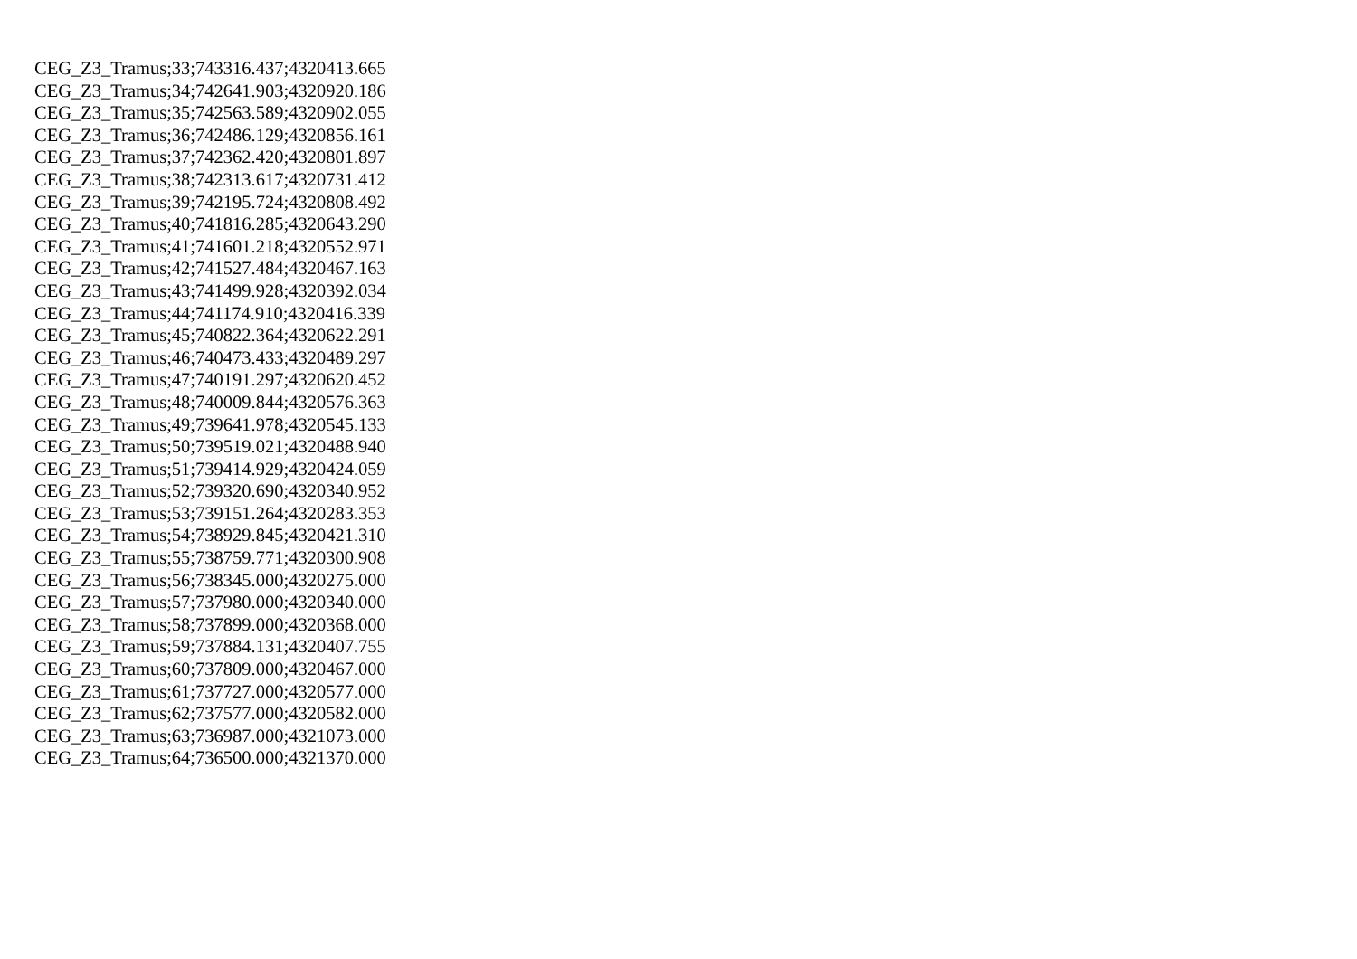CEG_Z3_Tramus;33;743316.437;4320413.665
CEG_Z3_Tramus;34;742641.903;4320920.186
CEG_Z3_Tramus;35;742563.589;4320902.055
CEG_Z3_Tramus;36;742486.129;4320856.161
CEG_Z3_Tramus;37;742362.420;4320801.897
CEG_Z3_Tramus;38;742313.617;4320731.412
CEG_Z3_Tramus;39;742195.724;4320808.492
CEG_Z3_Tramus;40;741816.285;4320643.290
CEG_Z3_Tramus;41;741601.218;4320552.971
CEG_Z3_Tramus;42;741527.484;4320467.163
CEG_Z3_Tramus;43;741499.928;4320392.034
CEG_Z3_Tramus;44;741174.910;4320416.339
CEG_Z3_Tramus;45;740822.364;4320622.291
CEG_Z3_Tramus;46;740473.433;4320489.297
CEG_Z3_Tramus;47;740191.297;4320620.452
CEG_Z3_Tramus;48;740009.844;4320576.363
CEG_Z3_Tramus;49;739641.978;4320545.133
CEG_Z3_Tramus;50;739519.021;4320488.940
CEG_Z3_Tramus;51;739414.929;4320424.059
CEG_Z3_Tramus;52;739320.690;4320340.952
CEG_Z3_Tramus;53;739151.264;4320283.353
CEG_Z3_Tramus;54;738929.845;4320421.310
CEG_Z3_Tramus;55;738759.771;4320300.908
CEG_Z3_Tramus;56;738345.000;4320275.000
CEG_Z3_Tramus;57;737980.000;4320340.000
CEG_Z3_Tramus;58;737899.000;4320368.000
CEG_Z3_Tramus;59;737884.131;4320407.755
CEG_Z3_Tramus;60;737809.000;4320467.000
CEG_Z3_Tramus;61;737727.000;4320577.000
CEG_Z3_Tramus;62;737577.000;4320582.000
CEG_Z3_Tramus;63;736987.000;4321073.000
CEG_Z3_Tramus;64;736500.000;4321370.000